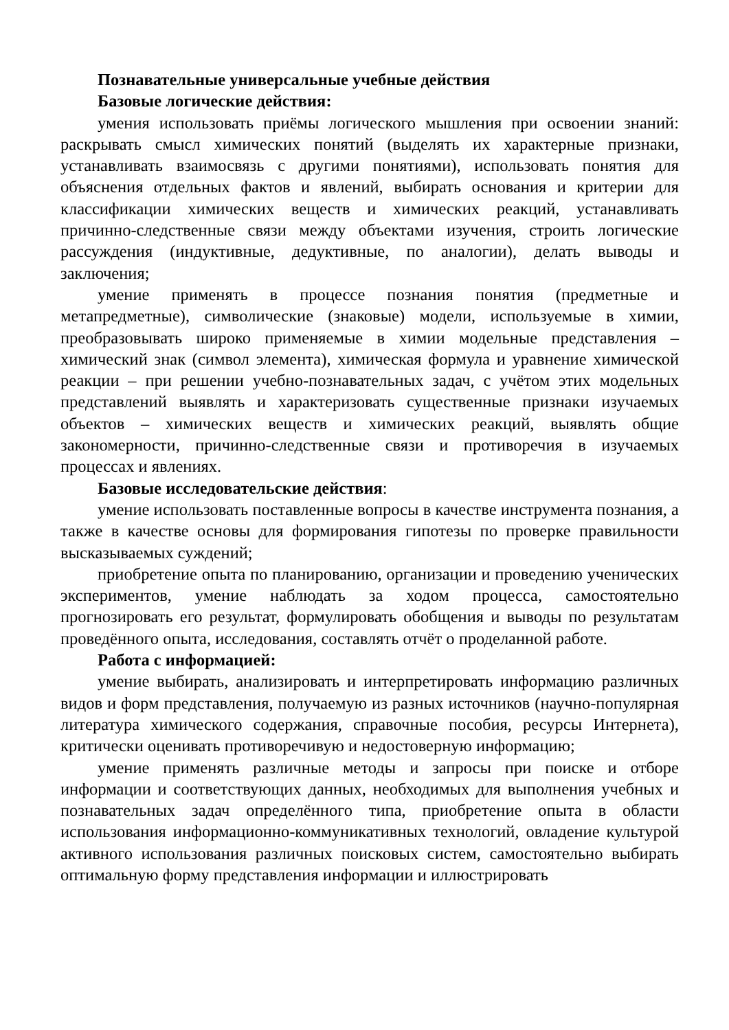Познавательные универсальные учебные действия
Базовые логические действия:
умения использовать приёмы логического мышления при освоении знаний: раскрывать смысл химических понятий (выделять их характерные признаки, устанавливать взаимосвязь с другими понятиями), использовать понятия для объяснения отдельных фактов и явлений, выбирать основания и критерии для классификации химических веществ и химических реакций, устанавливать причинно-следственные связи между объектами изучения, строить логические рассуждения (индуктивные, дедуктивные, по аналогии), делать выводы и заключения;
умение применять в процессе познания понятия (предметные и метапредметные), символические (знаковые) модели, используемые в химии, преобразовывать широко применяемые в химии модельные представления – химический знак (символ элемента), химическая формула и уравнение химической реакции – при решении учебно-познавательных задач, с учётом этих модельных представлений выявлять и характеризовать существенные признаки изучаемых объектов – химических веществ и химических реакций, выявлять общие закономерности, причинно-следственные связи и противоречия в изучаемых процессах и явлениях.
Базовые исследовательские действия:
умение использовать поставленные вопросы в качестве инструмента познания, а также в качестве основы для формирования гипотезы по проверке правильности высказываемых суждений;
приобретение опыта по планированию, организации и проведению ученических экспериментов, умение наблюдать за ходом процесса, самостоятельно прогнозировать его результат, формулировать обобщения и выводы по результатам проведённого опыта, исследования, составлять отчёт о проделанной работе.
Работа с информацией:
умение выбирать, анализировать и интерпретировать информацию различных видов и форм представления, получаемую из разных источников (научно-популярная литература химического содержания, справочные пособия, ресурсы Интернета), критически оценивать противоречивую и недостоверную информацию;
умение применять различные методы и запросы при поиске и отборе информации и соответствующих данных, необходимых для выполнения учебных и познавательных задач определённого типа, приобретение опыта в области использования информационно-коммуникативных технологий, овладение культурой активного использования различных поисковых систем, самостоятельно выбирать оптимальную форму представления информации и иллюстрировать